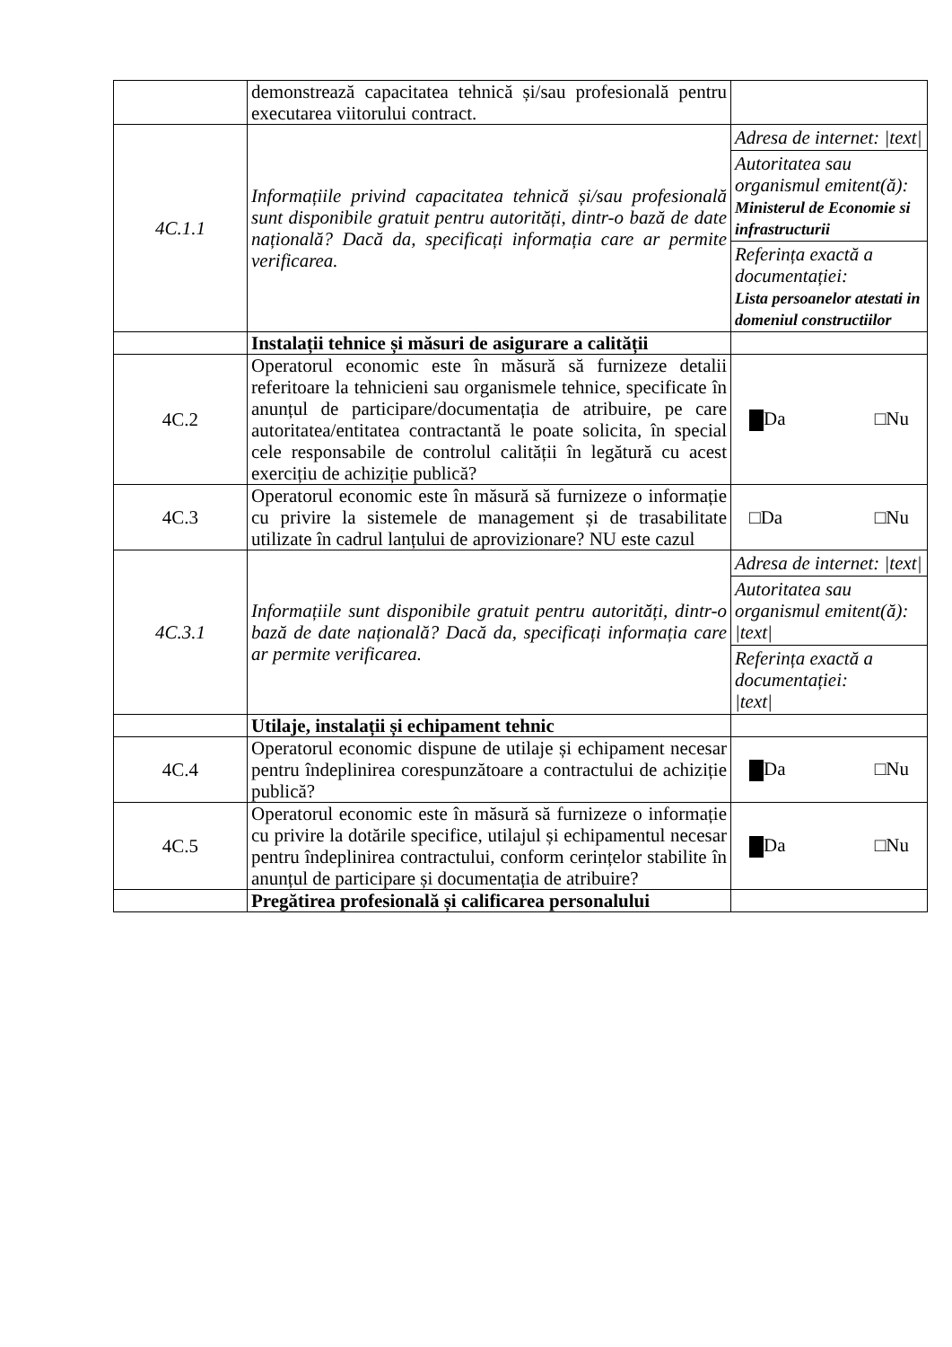| | demonstrează capacitatea tehnică și/sau profesională pentru executarea viitorului contract. | |
| 4C.1.1 | Informațiile privind capacitatea tehnică și/sau profesională sunt disponibile gratuit pentru autorități, dintr-o bază de date națională? Dacă da, specificați informația care ar permite verificarea. | Adresa de internet: /text/ Autoritatea sau organismul emitent(ă): Ministerul de Economie si infrastructurii Referința exactă a documentației: Lista persoanelor atestati in domeniul constructiilor |
| | Instalații tehnice și măsuri de asigurare a calității | |
| 4C.2 | Operatorul economic este în măsură să furnizeze detalii referitoare la tehnicieni sau organismele tehnice, specificate în anunțul de participare/documentația de atribuire, pe care autoritatea/entitatea contractantă le poate solicita, în special cele responsabile de controlul calității în legătură cu acest exercițiu de achiziție publică? | Da □Nu |
| 4C.3 | Operatorul economic este în măsură să furnizeze o informație cu privire la sistemele de management și de trasabilitate utilizate în cadrul lanțului de aprovizionare? NU este cazul | □Da □Nu |
| 4C.3.1 | Informațiile sunt disponibile gratuit pentru autorități, dintr-o bază de date națională? Dacă da, specificați informația care ar permite verificarea. | Adresa de internet: /text/ Autoritatea sau organismul emitent(ă): /text/ Referința exactă a documentației: /text/ |
| | Utilaje, instalații și echipament tehnic | |
| 4C.4 | Operatorul economic dispune de utilaje și echipament necesar pentru îndeplinirea corespunzătoare a contractului de achiziție publică? | Da □Nu |
| 4C.5 | Operatorul economic este în măsură să furnizeze o informație cu privire la dotările specifice, utilajul și echipamentul necesar pentru îndeplinirea contractului, conform cerințelor stabilite în anunțul de participare și documentația de atribuire? | Da □Nu |
| | Pregătirea profesională și calificarea personalului | |